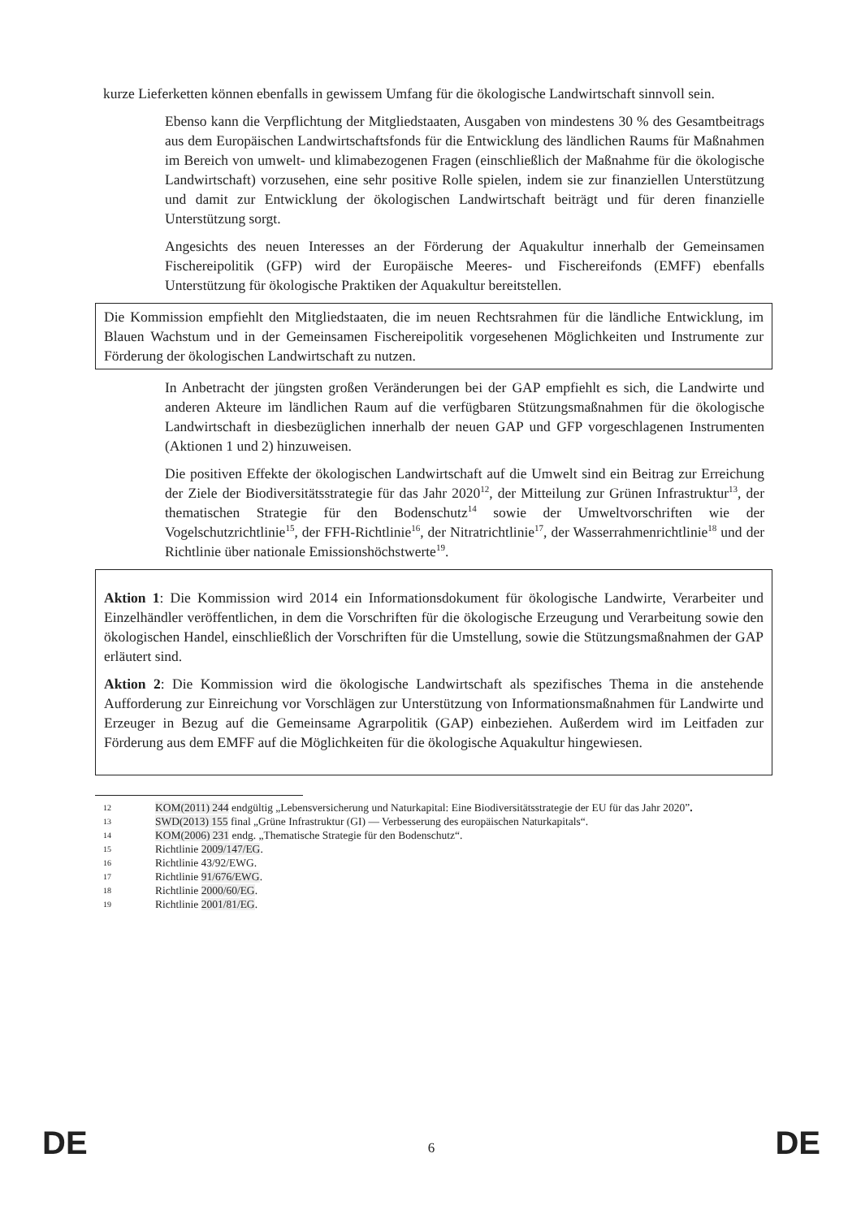kurze Lieferketten können ebenfalls in gewissem Umfang für die ökologische Landwirtschaft sinnvoll sein.
Ebenso kann die Verpflichtung der Mitgliedstaaten, Ausgaben von mindestens 30 % des Gesamtbeitrags aus dem Europäischen Landwirtschaftsfonds für die Entwicklung des ländlichen Raums für Maßnahmen im Bereich von umwelt- und klimabezogenen Fragen (einschließlich der Maßnahme für die ökologische Landwirtschaft) vorzusehen, eine sehr positive Rolle spielen, indem sie zur finanziellen Unterstützung und damit zur Entwicklung der ökologischen Landwirtschaft beiträgt und für deren finanzielle Unterstützung sorgt.
Angesichts des neuen Interesses an der Förderung der Aquakultur innerhalb der Gemeinsamen Fischereipolitik (GFP) wird der Europäische Meeres- und Fischereifonds (EMFF) ebenfalls Unterstützung für ökologische Praktiken der Aquakultur bereitstellen.
Die Kommission empfiehlt den Mitgliedstaaten, die im neuen Rechtsrahmen für die ländliche Entwicklung, im Blauen Wachstum und in der Gemeinsamen Fischereipolitik vorgesehenen Möglichkeiten und Instrumente zur Förderung der ökologischen Landwirtschaft zu nutzen.
In Anbetracht der jüngsten großen Veränderungen bei der GAP empfiehlt es sich, die Landwirte und anderen Akteure im ländlichen Raum auf die verfügbaren Stützungsmaßnahmen für die ökologische Landwirtschaft in diesbezüglichen innerhalb der neuen GAP und GFP vorgeschlagenen Instrumenten (Aktionen 1 und 2) hinzuweisen.
Die positiven Effekte der ökologischen Landwirtschaft auf die Umwelt sind ein Beitrag zur Erreichung der Ziele der Biodiversitätsstrategie für das Jahr 2020<sup>12</sup>, der Mitteilung zur Grünen Infrastruktur<sup>13</sup>, der thematischen Strategie für den Bodenschutz<sup>14</sup> sowie der Umweltvorschriften wie der Vogelschutzrichtlinie<sup>15</sup>, der FFH-Richtlinie<sup>16</sup>, der Nitratrichtlinie<sup>17</sup>, der Wasserrahmenrichtlinie<sup>18</sup> und der Richtlinie über nationale Emissionshöchstwerte<sup>19</sup>.
Aktion 1: Die Kommission wird 2014 ein Informationsdokument für ökologische Landwirte, Verarbeiter und Einzelhändler veröffentlichen, in dem die Vorschriften für die ökologische Erzeugung und Verarbeitung sowie den ökologischen Handel, einschließlich der Vorschriften für die Umstellung, sowie die Stützungsmaßnahmen der GAP erläutert sind.
Aktion 2: Die Kommission wird die ökologische Landwirtschaft als spezifisches Thema in die anstehende Aufforderung zur Einreichung vor Vorschlägen zur Unterstützung von Informationsmaßnahmen für Landwirte und Erzeuger in Bezug auf die Gemeinsame Agrarpolitik (GAP) einbeziehen. Außerdem wird im Leitfaden zur Förderung aus dem EMFF auf die Möglichkeiten für die ökologische Aquakultur hingewiesen.
12 KOM(2011) 244 endgültig „Lebensversicherung und Naturkapital: Eine Biodiversitätsstrategie der EU für das Jahr 2020”.
13 SWD(2013) 155 final „Grüne Infrastruktur (GI) — Verbesserung des europäischen Naturkapitals“.
14 KOM(2006) 231 endg. „Thematische Strategie für den Bodenschutz“.
15 Richtlinie 2009/147/EG.
16 Richtlinie 43/92/EWG.
17 Richtlinie 91/676/EWG.
18 Richtlinie 2000/60/EG.
19 Richtlinie 2001/81/EG.
DE 6 DE